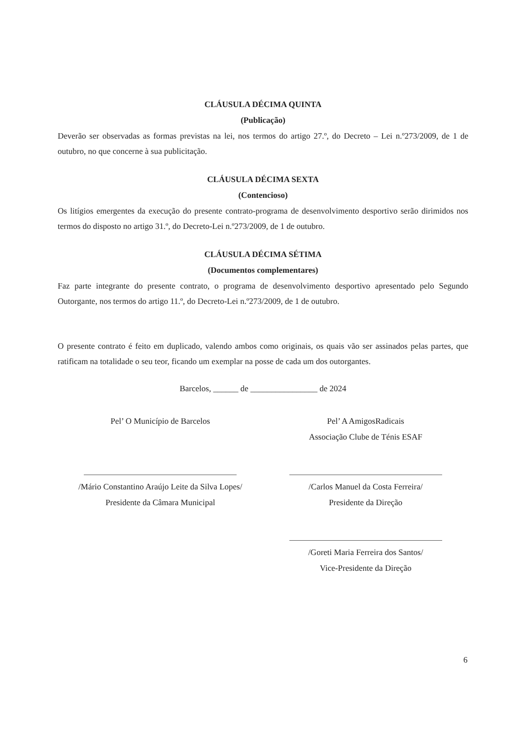CLÁUSULA DÉCIMA QUINTA
(Publicação)
Deverão ser observadas as formas previstas na lei, nos termos do artigo 27.º, do Decreto – Lei n.º273/2009, de 1 de outubro, no que concerne à sua publicitação.
CLÁUSULA DÉCIMA SEXTA
(Contencioso)
Os litígios emergentes da execução do presente contrato-programa de desenvolvimento desportivo serão dirimidos nos termos do disposto no artigo 31.º, do Decreto-Lei n.º273/2009, de 1 de outubro.
CLÁUSULA DÉCIMA SÉTIMA
(Documentos complementares)
Faz parte integrante do presente contrato, o programa de desenvolvimento desportivo apresentado pelo Segundo Outorgante, nos termos do artigo 11.º, do Decreto-Lei n.º273/2009, de 1 de outubro.
O presente contrato é feito em duplicado, valendo ambos como originais, os quais vão ser assinados pelas partes, que ratificam na totalidade o seu teor, ficando um exemplar na posse de cada um dos outorgantes.
Barcelos, ______ de ________________ de 2024
Pel’ O Município de Barcelos
/Mário Constantino Araújo Leite da Silva Lopes/
Presidente da Câmara Municipal
Pel’ A AmigosRadicais
Associação Clube de Ténis ESAF
/Carlos Manuel da Costa Ferreira/
Presidente da Direção
/Goreti Maria Ferreira dos Santos/
Vice-Presidente da Direção
6